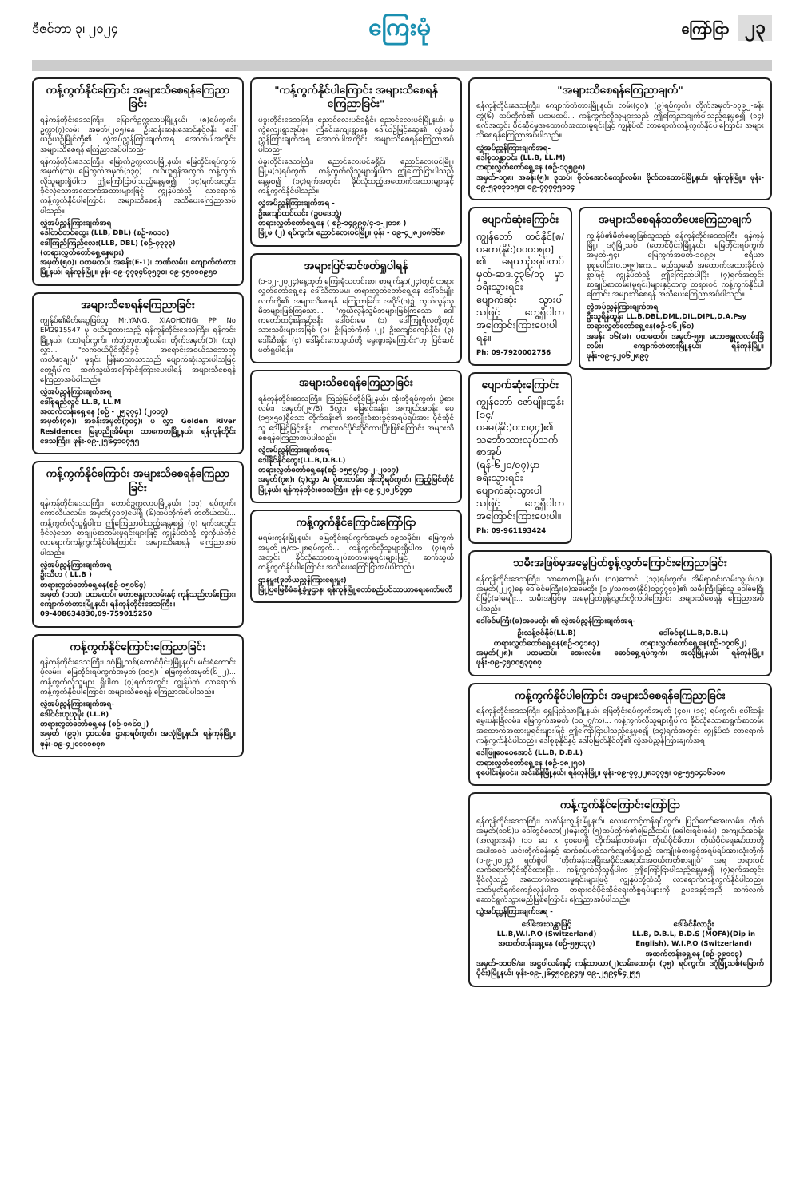ဒီဇင်ဘာ ၃၊ ၂၀၂၄
ကြေးမုံ
ကြော်ငြာ ၂၃
ကန့်ကွက်နိုင်ကြောင်း အများသိစေရန်ကြေညာခြင်း
ရန်ကုန်တိုင်းဒေသကြီး၊ မြောက်ဥက္ကလာပမြို့နယ်၊ (၈)ရပ်ကွက်၊ ဥက္ကာ(၇)လမ်း အမှတ်(၂၀၅)နေ ဦးဆန်းဆန်းအောင်နှင့်ဇနီး ဒေါ်ယဉ်ယဉ်မြိုင်တို့၏ လွှဲအပ်ညွှန်ကြားချက်အရ အောက်ပါအတိုင်း အများသိစေရန် ကြေညာအပ်ပါသည်-
ရန်ကုန်တိုင်းဒေသကြီး၊ မြောက်ဥက္ကလာပမြို့နယ်၊ မြေတိုင်းရပ်ကွက်အမှတ်(က)၊ မြေကွက်အမှတ်(၁၃၇)... ဝယ်ယူရန်အတွက် ကန့်ကွက်လိုသူများရှိပါက ဤကြော်ငြာပါသည့်နေ့မှစ၍ (၁၄)ရက်အတွင်း ခိုင်လုံသောအထောက်အထားများဖြင့် ကျွန်ုပ်ထံသို့ လာရောက်ကန့်ကွက်နိုင်ပါကြောင်း အများသိစေရန် အသိပေးကြေညာအပ်ပါသည်။
လွှဲအပ်ညွှန်ကြားချက်အရ
ဒေါ်တင်တင်ထွေး (LLB, DBL) (စဉ်-၈၀၁၀)
ဒေါ်ကြည်ကြည်လေး(LLB, DBL) (စဉ်-၇၃၃၃)
(တရားလွှတ်တော်ရှေ့နေများ)
အမှတ်(၅၀)၊ ပထမထပ်၊ အခန်း(E-1)၊ ဘဏ်လမ်း၊ ကျောက်တံတားမြို့နယ်၊ ရန်ကုန်မြို့။ ဖုန်း-၀၉-၇၇၃၄၆၃၅၇၀၊ ၀၉-၄၅၁၁၈၉၅၁
အများသိစေရန်ကြေညာခြင်း
ကျွန်ုပ်၏မိတ်ဆွေဖြစ်သူ Mr.YANG, XIAOHONG၊ PP No EM2915547 မှ ဝယ်ယူထားသည့် ရန်ကုန်တိုင်းဒေသကြီး၊ ရန်ကင်းမြို့နယ်၊ (၁၁)ရပ်ကွက်၊ ကံဘဲ့ဘုတာရုံလမ်း၊ တိုက်အမှတ်(D)၊ (၁၃) လွှာ... "လက်ဝယ်ပိုင်ဆိုင်ခွင့် အရောင်းအဝယ်သဘောတူ ကတိစာချုပ်" မူရင်း မြန်မာသာသာသည် ပျောက်ဆုံးသွားပါသဖြင့် တွေ့ရှိပါက ဆက်သွယ်အကြောင်းကြားပေးပါရန် အများသိစေရန် ကြေညာအပ်ပါသည်။
လွှဲအပ်ညွှန်ကြားချက်အရ
ဒေါ်စုရည်လွင် LL.B, LL.M
အထက်တန်းရှေ့နေ (စဉ် - ၂၅၃၇၄) (၂၀၀၇)
အမှတ်(၇၈)၊ အခန်းအမှတ်(၇၀၄)၊ ဖ လွှာ Golden River Residence၊ မြခွာညိုအိမ်ရာ၊ သာကေတမြို့နယ်၊ ရန်ကုန်တိုင်းဒေသကြီး။ ဖုန်း-၀၉-၂၅၆၄၁၀၇၅၅
ကန့်ကွက်နိုင်ကြောင်း အများသိစေရန်ကြေညာခြင်း
ရန်ကုန်တိုင်းဒေသကြီး၊ တောင်ဥက္ကလာပမြို့နယ်၊ (၁၃) ရပ်ကွက်၊ ကောလိယလမ်း၊ အမှတ်(၄၀၉)ပေါ်ရှိ (၆)ထပ်တိုက်၏ တတိယထပ်... ကန့်ကွက်လိုသူရှိပါက ဤကြေညာပါသည့်နေ့မှစ၍ (၇) ရက်အတွင်း ခိုင်လုံသော စာချုပ်စာတမ်းမူရင်းများဖြင့် ကျွန်ုပ်ထံသို့ လူကိုယ်တိုင် လာရောက်ကန့်ကွက်နိုင်ပါကြောင်း အများသိစေရန် ကြေညာအပ်ပါသည်။
လွှဲအပ်ညွှန်ကြားချက်အရ
ဦးသီဟ ( LL.B )
တရားလွှတ်တော်ရှေ့နေ(စဉ်-၁၅၁၆၄)
အမှတ် (၁၁၀)၊ ပထမထပ်၊ မဟာဗန္ဓုလလမ်းနှင့် ကုန်သည်လမ်းကြား၊ ကျောက်တံတားမြို့နယ်၊ ရန်ကုန်တိုင်းဒေသကြီး။
09-408634830,09-759015250
ကန့်ကွက်နိုင်ကြောင်းကြေညာခြင်း
ရန်ကုန်တိုင်းဒေသကြီး၊ ဒဂုံမြို့သစ်(တောင်ပိုင်း)မြို့နယ်၊ မင်းရဲကောင်းပုံလမ်း၊ မြေတိုင်းရပ်ကွက်အမှတ်-(၁၀၅)၊ မြေကွက်အမှတ်(၆၂၂)... ကန့်ကွက်လိုသူများ ရှိပါက (၇)ရက်အတွင်း ကျွန်ုပ်ထံ လာရောက်ကန့်ကွက်နိုင်ပါကြောင်း အများသိစေရန် ကြေညာအပ်ပါသည်။
လွှဲအပ်ညွှန်ကြားချက်အရ-
ဒေါ်ဝင်းယုယုမိုး (LL.B)
တရားလွှတ်တော်ရှေ့နေ (စဉ်-၁၈၆၁၂)
အမှတ် (၉၃)၊ ၄၀လမ်း၊ ဌာနာရပ်ကွက်၊ အလုံမြို့နယ်၊ ရန်ကုန်မြို့။ ဖုန်း-၀၉-၄၂၀၁၁၁၈၇၈
"ကန့်ကွက်နိုင်ပါကြောင်း အများသိစေရန် ကြေညာခြင်း"
ပဲခူးတိုင်းဒေသကြီး၊ ညောင်လေးပင်ခရိုင်၊ ညောင်လေးပင်မြို့နယ်၊ မှကွဲကျေးရွာအုပ်စု၊ ကြံခင်းကျေးရွာနေ ဒေါ်ယဉ်မြင့်ဆွေ၏ လွှဲအပ်ညွှန်ကြားချက်အရ အောက်ပါအတိုင်း အများသိစေရန်ကြေညာအပ်ပါသည်-
ပဲခူးတိုင်းဒေသကြီး၊ ညောင်လေးပင်ခရိုင်၊ ညောင်လေးပင်မြို့၊ မြို့မ(၁)ရပ်ကွက်... ကန့်ကွက်လိုသူများရှိပါက ဤကြော်ငြာပါသည့်နေ့မှစ၍ (၁၄)ရက်အတွင်း ခိုင်လုံသည့်အထောက်အထားများနှင့် ကန့်ကွက်နိုင်ပါသည်။
လွှဲအပ်ညွှန်ကြားချက်အရ -
ဦးကျော်ထင်လင်း (ဥပဒေဘွဲ့)
တရားလွှတ်တော်ရှေ့နေ ( စဉ်-၁၄၉၉၇/၄-၁-၂၀၁၈ )
မြို့မ (၂) ရပ်ကွက်၊ ညောင်လေးပင်မြို့။ ဖုန်း - ၀၉-၄၂၈၂၀၈၆၆၈
အများပြင်ဆင်ဖတ်ရှုပါရန်
(၁-၁၂-၂၀၂၄)နေ့ထုတ် ကြေးမုံသတင်းစာ၊ စာမျက်နှာ(၂၄)တွင် တရားလွှတ်တော်ရှေ့နေ ဒေါ်သီတာမမ၊ တရားလွှတ်တော်ရှေ့နေ ဒေါ်ခင်မျိုးလတ်တို့၏ အများသိစေရန် ကြေညာခြင်း အပိုဒ်(၁)၌ ကွယ်လွန်သူ မိဘများဖြစ်ကြသော... "ကွယ်လွန်သူမိဘများဖြစ်ကြသော ဒေါ်ကတော်တင့်စန်းနှင့်ဇနီး ဒေါ်ဝင်းမေ (၁) ဒေါ်ကြူရီလှတို့တွင် သားသမီးများအဖြစ် (၁) ဦးမြတ်ကိုကို (၂) ဦးကျော်ကျော်နိုင်၊ (၃) ဒေါ်ဆီစန်း (၄) ဒေါ်နှင်းကေသွယ်တို့ မွေးဖွားခဲ့ကြောင်း"ဟု ပြင်ဆင်ဖတ်ရှုပါရန်။
အများသိစေရန်ကြေညာခြင်း
ရန်ကုန်တိုင်းဒေသကြီး၊ ကြည့်မြင်တိုင်မြို့နယ်၊ အိုးဘိုရပ်ကွက်၊ ပွဲစားလမ်း၊ အမှတ်(၂၅/B) 5လွှာ၊ ခြေရင်းခန်း၊ အကျယ်အဝန်း ပေ (၁၅x၅၀)ရှိသော တိုက်ခန်း၏ အကျိုးခံစားခွင့်အရပ်ရပ်အား ပိုင်ဆိုင်သူ ဒေါ်မြင့်မြင့်စန်း... တရားဝင်ပိုင်ဆိုင်ထားပြီးဖြစ်ကြောင်း အများသိစေရန်ကြေညာအပ်ပါသည်။
လွှဲအပ်ညွှန်ကြားချက်အရ-
ဒေါ်နိုင်နိုင်ထွေး(LL.B,D.B.L)
တရားလွှတ်တော်ရှေ့နေ(စဉ်-၁၅၅၄/၁၄-၂-၂၀၁၇)
အမှတ်(၇၈)၊ (၃)လွှာ A၊ ပွဲစားလမ်း၊ အိုးဘိုရပ်ကွက်၊ ကြည့်မြင်တိုင်မြို့နယ်၊ ရန်ကုန်တိုင်းဒေသကြီး။ ဖုန်း-၀၉-၄၂၀၂၆၇၄၁
ကန့်ကွက်နိုင်ကြောင်းကြော်ငြာ
မရမ်းကုန်းမြို့နယ်၊ မြေတိုင်းရပ်ကွက်အမှတ်-၁၉သမိုင်း၊ မြေကွက်အမှတ်၂၅/က-၂၈ရပ်ကွက်... ကန့်ကွက်လိုသူများရှိပါက (၇)ရက်အတွင်း ခိုင်လုံသောစာချုပ်စာတမ်းမူရင်းများဖြင့် ဆက်သွယ်ကန့်ကွက်နိုင်ပါကြောင်း အသိပေးကြော်ငြာအပ်ပါသည်။
ဌာနမှူး(ဒုတိယညွှန်ကြားရေးမှူး)
မြို့ပြမြေစီမံခန့်ခွဲမှုဌာန၊ ရန်ကုန်မြို့တော်စည်ပင်သာယာရေးကော်မတီ
"အများသိစေရန်ကြေညာချက်"
ရန်ကုန်တိုင်းဒေသကြီး၊ ကျောက်တံတားမြို့နယ်၊ လမ်း(၄၀)၊ (၉)ရပ်ကွက်၊ တိုက်အမှတ်-၁၃၉၂-ခန်းတွဲ(၆) ထပ်တိုက်၏ ပထမထပ်... ကန့်ကွက်လိုသူများသည် ဤကြေညာချက်ပါသည့်နေ့မှစ၍ (၁၄) ရက်အတွင်း ပိုင်ဆိုင်မှုအထောက်အထားမူရင်းဖြင့် ကျွန်ုပ်ထံ လာရောက်ကန့်ကွက်နိုင်ပါကြောင်း အများသိစေရန်ကြေညာအပ်ပါသည်။
လွှဲအပ်ညွှန်ကြားချက်အရ-
ဒေါ်စုသန္တာဝင်း (LL.B, LL.M)
တရားလွှတ်တော်ရှေ့နေ (စဉ်-၁၃၅၉၈)
အမှတ်-၁၇၈၊ အခန်း(၅)၊ ဒုထပ်၊ ဗိုလ်အောင်ကျော်လမ်း၊ ဗိုလ်တထောင်မြို့နယ်၊ ရန်ကုန်မြို့။ ဖုန်း- ၀၉-၅၃၀၃၁၁၅၀၊ ၀၉-၇၇၇၇၅၁၀၄
ပျောက်ဆုံးကြောင်း
ကျွန်တော် တင်နိုင်[၈/ပခက(နိုင်)၀၀၀၁၅၀] ၏ ရေယာဉ်အုပ်ကပ်မှတ်-ဆဒ.၄၃၆/၁၃ မှာ ခရီးသွားရင်း ပျောက်ဆုံး သွားပါသဖြင့် တွေ့ရှိပါက အကြောင်းကြားပေးပါရန်။
Ph: 09-7920002756
ပျောက်ဆုံးကြောင်း
ကျွန်တော် ဇော်မျိုးထွန်း [၁၄/ဝခမ(နိုင်)၀၁၁၇၄]၏ သင်္ဘောသားလုပ်သက်စာအုပ် (ရန်-၆၂၀/၀၇)မှာ ခရီးသွားရင်း ပျောက်ဆုံးသွားပါသဖြင့် တွေ့ရှိပါက အကြောင်းကြားပေးပါ။
Ph: 09-961193424
အများသိစေရန်သတိပေးကြေညာချက်
ကျွန်ုပ်၏မိတ်ဆွေဖြစ်သူသည် ရန်ကုန်တိုင်းဒေသကြီး၊ ရန်ကုန်မြို့၊ ဒဂုံမြို့သစ် (တောင်ပိုင်း)မြို့နယ်၊ မြေတိုင်းရပ်ကွက်အမှတ်-၅၄၊ မြေကွက်အမှတ်-၁၀၉၉၊ ဧရိယာစုစုပေါင်း(၀.၀၅၅)ဧက... မည်သူမဆို အထောက်အထားခိုင်လုံစွာဖြင့် ကျွန်ုပ်ထံသို့ ဤကြေညာပါပြီး (၇)ရက်အတွင်း စာချုပ်စာတမ်း(မူရင်း)များနှင့်တကွ တရားဝင် ကန့်ကွက်နိုင်ပါကြောင်း အများသိစေရန် အသိပေးကြေညာအပ်ပါသည်။
လွှဲအပ်ညွှန်ကြားချက်အရ
ဦးသူရိန်ထွန်း LL.B,DBL,DML,DIL,DIPL,D.A.Psy
တရားလွှတ်တော်ရှေ့နေ(စဉ်-၁၆၂၆၀)
အခန်း ၁၆(ခ)၊ ပထမထပ်၊ အမှတ်-၅၅၊ မဟာဗန္ဓုလလမ်းခြံလမ်း၊ ကျောက်တံတားမြို့နယ်၊ ရန်ကုန်မြို့။ ဖုန်း-၀၉-၄၂၀၆၂၈၉၇
သမီးအဖြစ်မှအမွေပြတ်စွန့်လွှတ်ကြောင်းကြေညာခြင်း
ရန်ကုန်တိုင်းဒေသကြီး၊ သာကေတမြို့နယ်၊ (၁၀)တောင်၊ (၁၃)ရပ်ကွက်၊ အိမ်ရာဝင်းလမ်းသွယ်(၁)၊ အမှတ်(၂၂၇)နေ ဒေါ်ခင်မကြီး(ခ)အမေတိုး [၁၂/သကတ(နိုင်)၀၃၇၇၄၁]၏ သမီးကြီးဖြစ်သူ ဒေါ်မေငြိုင်မြင့်(ခ)မမျိုး... သမီးအဖြစ်မှ အမွေပြတ်စွန့်လွှတ်လိုက်ပါကြောင်း အများသိစေရန် ကြေညာအပ်ပါသည်။
ဒေါ်ခင်မကြီး(ခ)အမေတိုး ၏ လွှဲအပ်ညွှန်ကြားချက်အရ-
ဦးသန့်ဇင်နိုင်(LL.B)
တရားလွှတ်တော်ရှေ့နေ(စဉ်-၁၇၁၈၃)
ဒေါ်ခင်စု(LL.B,D.B.L)
တရားလွှတ်တော်ရှေ့နေ(စဉ်-၁၇၀၆၂)
အမှတ်(၂၈)၊ ပထမထပ်၊ အေးလမ်း၊ ဓောဝ်ရှေ့ရပ်ကွက်၊ အလုံမြို့နယ်၊ ရန်ကုန်မြို့။ ဖုန်း-၀၉-၄၅၀၀၅၃၇၈၇
ကန့်ကွက်နိုင်ပါကြောင်း အများသိစေရန်ကြေညာခြင်း
ရန်ကုန်တိုင်းဒေသကြီး၊ ရွှေပြည်သာမြို့နယ်၊ မြေတိုင်းရပ်ကွက်အမှတ် (၄၀)၊ (၁၄) ရပ်ကွက်၊ ပေါ်ဆန်းမွှေးပန်းခြံလမ်း၊ မြေကွက်အမှတ် (၁၀၂၇/က)... ကန့်ကွက်လိုသူများရှိပါက ခိုင်လုံသောစာရွက်စာတမ်း အထောက်အထားမူရင်းများဖြင့် ဤကြော်ငြာပါသည့်နေ့မှစ၍ (၁၄)ရက်အတွင်း ကျွန်ုပ်ထံ လာရောက်ကန့်ကွက်နိုင်ပါသည်။ ဒေါ်စုစုနိုင်နှင့် ဒေါ်စုမြတ်နိုင်တို့၏ လွှဲအပ်ညွှန်ကြားချက်အရ
ဒေါ်ဖြူဝေဝေအောင် (LL.B, D.B.L)
တရားလွှတ်တော်ရှေ့နေ (စဉ်-၁၈၂၅၀)
စုပေါင်းရုံးဝင်း၊ အင်းစိန်မြို့နယ်၊ ရန်ကုန်မြို့။ ဖုန်း-၀၉-၇၇၂၂၈၁၇၇၅၊ ၀၉-၅၅၁၄၁၆၁၀၈
ကန့်ကွက်နိုင်ကြောင်းကြော်ငြာ
ရန်ကုန်တိုင်းဒေသကြီး၊ သဃ်န်းကျွန်းမြို့နယ်၊ လေးထောင့်ကန်ရပ်ကွက်၊ ပြည်တော်အေးလမ်း၊ တိုက်အမှတ်(၁၁၆)ပ ဒေါ်တွင်သော(၂)ခန်းတွဲ၊ (၅)ထပ်တိုက်၏မြေညီထပ်၊ (ခေါင်းရင်းခန်း)၊ အကျယ်အဝန်း (အလျားအနံ) (၁၁ ပေ x ၄၀ပေ)ရှိ တိုက်ခန်းတစ်ခန်း၊ ကိုယ်ပိုင်မီတာ၊ ကိုယ်ပိုင်ရေမော်တာတို့ အပါအဝင် ယင်းတိုက်ခန်းနှင့် ဆက်စပ်ပတ်သက်လျက်ရှိသည့် အကျိုးခံစားခွင့်အရပ်ရပ်အားလုံးတို့ကို (၁-၉-၂၀၂၄) ရက်စွဲပါ "တိုက်ခန်းအပြီးအပိုင်အရောင်းအဝယ်ကတိစာချုပ်" အရ တရားဝင်လက်ရောက်ပိုင်ဆိုင်ထားပြီး... ကန့်ကွက်လိုသူရှိပါက ဤကြော်ငြာပါသည့်နေ့မှစ၍ (၇)ရက်အတွင်း ခိုင်လုံသည့် အထောက်အထားမူရင်းများဖြင့် ကျွန်ုပ်တို့ထံသို့ လာရောက်ကန့်ကွက်နိုင်ပါသည်။ သတ်မှတ်ရက်ကျော်လွန်ပါက တရားဝင်ပိုင်ဆိုင်ရေးကိစ္စရပ်များကို ဥပဒေနှင့်အညီ ဆက်လက် ဆောင်ရွက်သွားမည်ဖြစ်ကြောင်း ကြေညာအပ်ပါသည်။
လွှဲအပ်ညွှန်ကြားချက်အရ -
ဒေါ်အေးသန္တာမြင့်
LL.B,W.I.P.O (Switzerland)
အထက်တန်းရှေ့နေ (စဉ်-၅၅၀၃၇)
ဒေါ်ခင်နီလာဦး
LL.B, D.B.L, B.D.S (MOFA)(Dip in English), W.I.P.O (Switzerland)
အထက်တန်းရှေ့နေ (စဉ်-၃၉၁၁၃)
အမှတ်-၁၁၀၆/ခ၊ အဋ္ဌဝါလမ်းနှင့် ကန်သာယာ(၂)လမ်းထောင့်၊ (၃၅) ရပ်ကွက်၊ ဒဂုံမြို့သစ်(မြောက်ပိုင်း)မြို့နယ်၊ ဖုန်း-၀၉-၂၆၄၅၀၉၉၄၅၊ ၀၉-၂၅၉၄၆၄၂၅၅